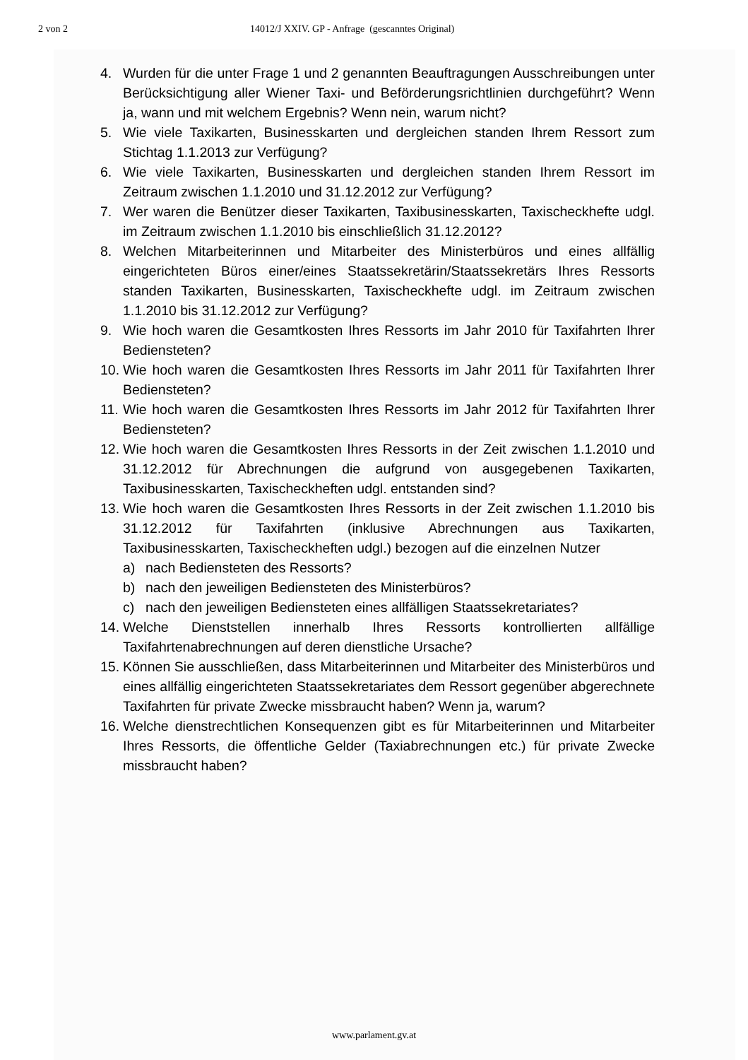2 von 2 14012/J XXIV. GP - Anfrage (gescanntes Original)
4. Wurden für die unter Frage 1 und 2 genannten Beauftragungen Ausschreibungen unter Berücksichtigung aller Wiener Taxi- und Beförderungsrichtlinien durchgeführt? Wenn ja, wann und mit welchem Ergebnis? Wenn nein, warum nicht?
5. Wie viele Taxikarten, Businesskarten und dergleichen standen Ihrem Ressort zum Stichtag 1.1.2013 zur Verfügung?
6. Wie viele Taxikarten, Businesskarten und dergleichen standen Ihrem Ressort im Zeitraum zwischen 1.1.2010 und 31.12.2012 zur Verfügung?
7. Wer waren die Benützer dieser Taxikarten, Taxibusinesskarten, Taxischeckhefte udgl. im Zeitraum zwischen 1.1.2010 bis einschließlich 31.12.2012?
8. Welchen Mitarbeiterinnen und Mitarbeiter des Ministerbüros und eines allfällig eingerichteten Büros einer/eines Staatssekretärin/Staatssekretärs Ihres Ressorts standen Taxikarten, Businesskarten, Taxischeckhefte udgl. im Zeitraum zwischen 1.1.2010 bis 31.12.2012 zur Verfügung?
9. Wie hoch waren die Gesamtkosten Ihres Ressorts im Jahr 2010 für Taxifahrten Ihrer Bediensteten?
10.
Wie hoch waren die Gesamtkosten Ihres Ressorts im Jahr 2011 für Taxifahrten Ihrer Bediensteten?
11.
Wie hoch waren die Gesamtkosten Ihres Ressorts im Jahr 2012 für Taxifahrten Ihrer Bediensteten?
12.
Wie hoch waren die Gesamtkosten Ihres Ressorts in der Zeit zwischen 1.1.2010 und 31.12.2012 für Abrechnungen die aufgrund von ausgegebenen Taxikarten, Taxibusinesskarten, Taxischeckheften udgl. entstanden sind?
13.
Wie hoch waren die Gesamtkosten Ihres Ressorts in der Zeit zwischen 1.1.2010 bis 31.12.2012 für Taxifahrten (inklusive Abrechnungen aus Taxikarten, Taxibusinesskarten, Taxischeckheften udgl.) bezogen auf die einzelnen Nutzer
a) nach Bediensteten des Ressorts?
b) nach den jeweiligen Bediensteten des Ministerbüros?
c) nach den jeweiligen Bediensteten eines allfälligen Staatssekretariates?
14.
Welche Dienststellen innerhalb Ihres Ressorts kontrollierten allfällige Taxifahrtenabrechnungen auf deren dienstliche Ursache?
15.
Können Sie ausschließen, dass Mitarbeiterinnen und Mitarbeiter des Ministerbüros und eines allfällig eingerichteten Staatssekretariates dem Ressort gegenüber abgerechnete Taxifahrten für private Zwecke missbraucht haben? Wenn ja, warum?
16.
Welche dienstrechtlichen Konsequenzen gibt es für Mitarbeiterinnen und Mitarbeiter Ihres Ressorts, die öffentliche Gelder (Taxiabrechnungen etc.) für private Zwecke missbraucht haben?
www.parlament.gv.at